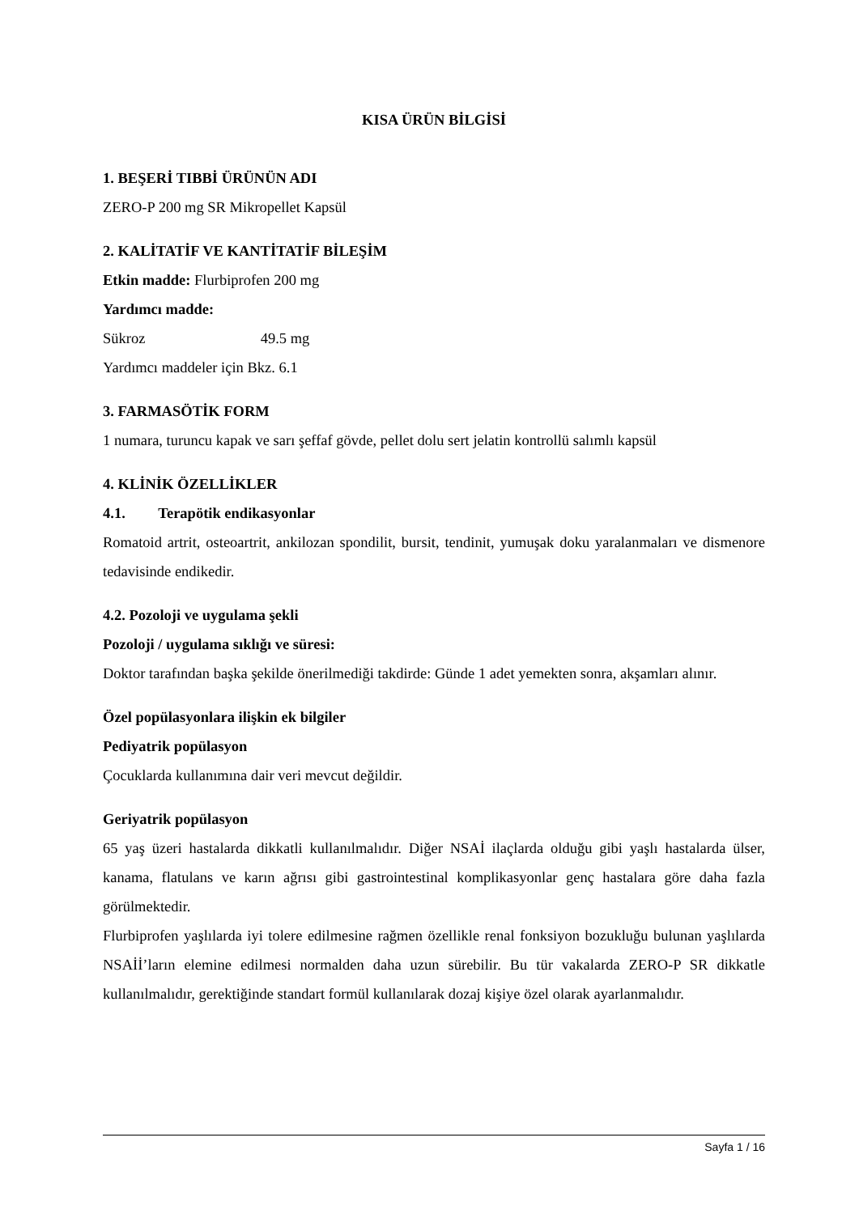KISA ÜRÜN BİLGİSİ
1. BEŞERİ TIBBİ ÜRÜNÜN ADI
ZERO-P 200 mg SR Mikropellet Kapsül
2. KALİTATİF VE KANTİTATİF BİLEŞİM
Etkin madde: Flurbiprofen 200 mg
Yardımcı madde:
Sükroz 49.5 mg
Yardımcı maddeler için Bkz. 6.1
3. FARMASÖTİK FORM
1 numara, turuncu kapak ve sarı şeffaf gövde, pellet dolu sert jelatin kontrollü salımlı kapsül
4. KLİNİK ÖZELLİKLER
4.1. Terapötik endikasyonlar
Romatoid artrit, osteoartrit, ankilozan spondilit, bursit, tendinit, yumuşak doku yaralanmaları ve dismenore tedavisinde endikedir.
4.2. Pozoloji ve uygulama şekli
Pozoloji / uygulama sıklığı ve süresi:
Doktor tarafından başka şekilde önerilmediği takdirde: Günde 1 adet yemekten sonra, akşamları alınır.
Özel popülasyonlara ilişkin ek bilgiler
Pediyatrik popülasyon
Çocuklarda kullanımına dair veri mevcut değildir.
Geriyatrik popülasyon
65 yaş üzeri hastalarda dikkatli kullanılmalıdır. Diğer NSAİ ilaçlarda olduğu gibi yaşlı hastalarda ülser, kanama, flatulans ve karın ağrısı gibi gastrointestinal komplikasyonlar genç hastalara göre daha fazla görülmektedir.
Flurbiprofen yaşlılarda iyi tolere edilmesine rağmen özellikle renal fonksiyon bozukluğu bulunan yaşlılarda NSAİİ’ların elemine edilmesi normalden daha uzun sürebilir. Bu tür vakalarda ZERO-P SR dikkatle kullanılmalıdır, gerektiğinde standart formül kullanılarak dozaj kişiye özel olarak ayarlanmalıdır.
Sayfa 1 / 16